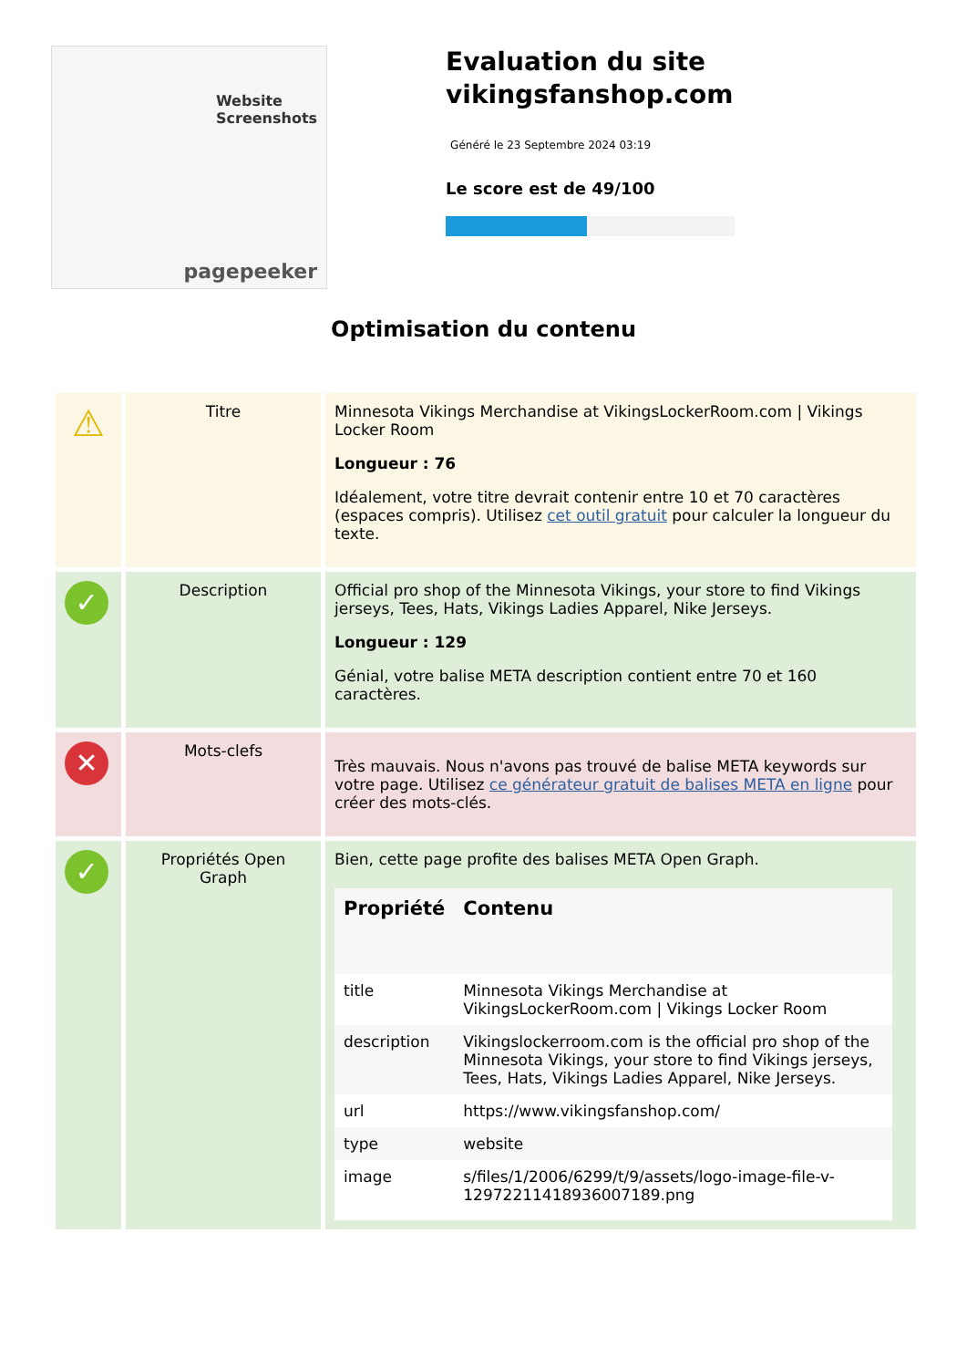Website Screenshots
pagepeeker
Evaluation du site vikingsfanshop.com
Généré le 23 Septembre 2024 03:19
Le score est de 49/100
Optimisation du contenu
| ⚠ | Titre | Minnesota Vikings Merchandise at VikingsLockerRoom.com / Vikings Locker Room Longueur : 76 Idéalement, votre titre devrait contenir entre 10 et 70 caractères (espaces compris). Utilisez cet outil gratuit pour calculer la longueur du texte. |
| ✓ | Description | Official pro shop of the Minnesota Vikings, your store to find Vikings jerseys, Tees, Hats, Vikings Ladies Apparel, Nike Jerseys. Longueur : 129 Génial, votre balise META description contient entre 70 et 160 caractères. |
| ✕ | Mots-clefs | Très mauvais. Nous n'avons pas trouvé de balise META keywords sur votre page. Utilisez ce générateur gratuit de balises META en ligne pour créer des mots-clés. |
| ✓ | Propriétés Open Graph | Bien, cette page profite des balises META Open Graph. / Propriété / Contenu / / --- / --- / / title / Minnesota Vikings Merchandise at VikingsLockerRoom.com / Vikings Locker Room / / description / Vikingslockerroom.com is the official pro shop of the Minnesota Vikings, your store to find Vikings jerseys, Tees, Hats, Vikings Ladies Apparel, Nike Jerseys. / / url / https://www.vikingsfanshop.com/ / / type / website / / image / s/files/1/2006/6299/t/9/assets/logo-image-file-v-12972211418936007189.png / |